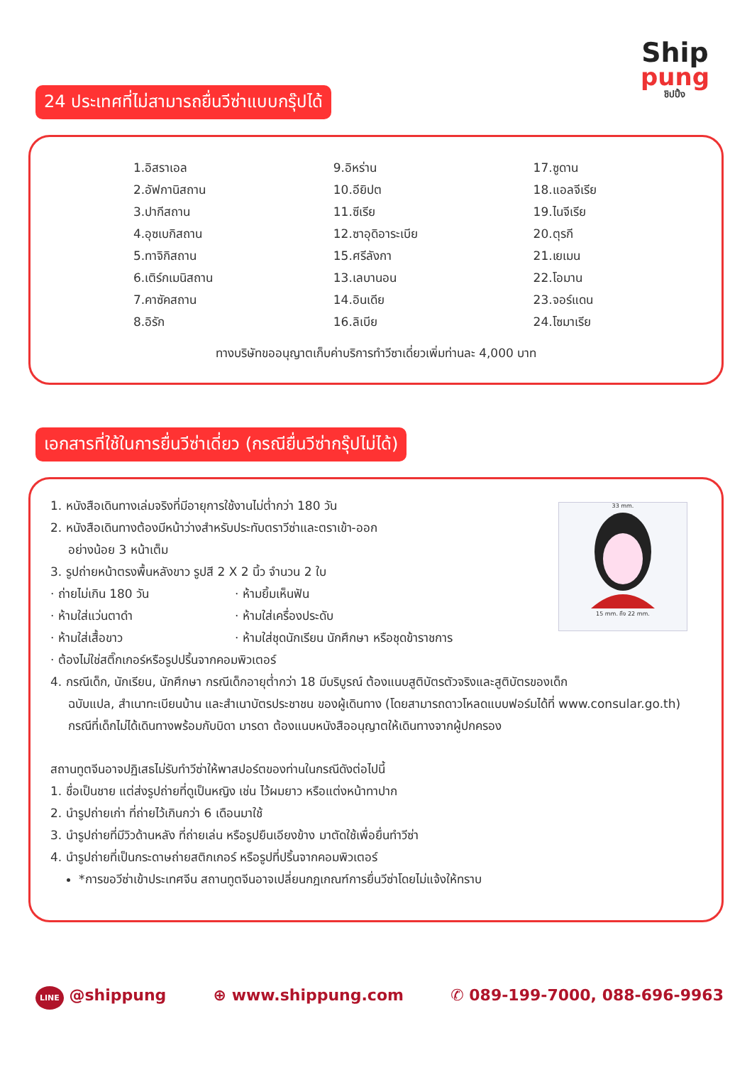Ship
pung
ชิปปิ้ง
24 ประเทศที่ไม่สามารถยื่นวีซ่าแบบกรุ๊ปได้
1.อิสราเอล
2.อัฟกานิสถาน
3.ปากีสถาน
4.อุซเบกิสถาน
5.ทาจิกิสถาน
6.เติร์กเมนิสถาน
7.คาซัคสถาน
8.อิรัก
9.อิหร่าน
10.อียิปต
11.ซีเรีย
12.ซาอุดิอาระเบีย
15.ศรีลังกา
13.เลบานอน
14.อินเดีย
16.ลิเบีย
17.ซูดาน
18.แอลจีเรีย
19.ไนจีเรีย
20.ตุรกี
21.เยเมน
22.โอมาน
23.จอร์แดน
24.โซมาเรีย
ทางบริษัทขออนุญาตเก็บค่าบริการทำวีซาเดี่ยวเพิ่มท่านละ 4,000 บาท
เอกสารที่ใช้ในการยื่นวีซ่าเดี่ยว (กรณียื่นวีซ่ากรุ๊ปไม่ได้)
1. หนังสือเดินทางเล่มจริงที่มีอายุการใช้งานไม่ต่ำกว่า 180 วัน
2. หนังสือเดินทางต้องมีหน้าว่างสำหรับประทับตราวีซ่าและตราเข้า-ออก
อย่างน้อย 3 หน้าเต็ม
3. รูปถ่ายหน้าตรงพื้นหลังขาว รูปสี 2 X 2 นิ้ว จำนวน 2 ใบ
· ถ่ายไม่เกิน 180 วัน
· ห้ามใส่แว่นตาดำ
· ห้ามใส่เสื้อขาว
· ห้ามยิ้มเห็นฟัน
· ห้ามใส่เครื่องประดับ
· ห้ามใส่ชุดนักเรียน นักศึกษา หรือชุดข้าราชการ
· ต้องไม่ใช่สติ๊กเกอร์หรือรูปปริ้นจากคอมพิวเตอร์
33 mm.
15 mm. ถึง 22 mm.
4. กรณีเด็ก, นักเรียน, นักศึกษา กรณีเด็กอายุต่ำกว่า 18 มีบริบูรณ์ ต้องแนบสูติบัตรตัวจริงและสูติบัตรของเด็ก
ฉบับแปล, สำเนาทะเบียนบ้าน และสำเนาบัตรประชาชน ของผู้เดินทาง (โดยสามารถดาวโหลดแบบฟอร์มได้ที่ www.consular.go.th) กรณีที่เด็กไม่ได้เดินทางพร้อมกับบิดา มารดา ต้องแนบหนังสืออนุญาตให้เดินทางจากผู้ปกครอง
สถานทูตจีนอาจปฏิเสธไม่รับทำวีซ่าให้พาสปอร์ตของท่านในกรณีดังต่อไปนี้
1. ชื่อเป็นชาย แต่ส่งรูปถ่ายที่ดูเป็นหญิง เช่น ไว้ผมยาว หรือแต่งหน้าทาปาก
2. นำรูปถ่ายเก่า ที่ถ่ายไว้เกินกว่า 6 เดือนมาใช้
3. นำรูปถ่ายที่มีวิวด้านหลัง ที่ถ่ายเล่น หรือรูปยืนเอียงข้าง มาตัดใช้เพื่อยื่นทำวีซ่า
4. นำรูปถ่ายที่เป็นกระดาษถ่ายสติกเกอร์ หรือรูปที่ปริ้นจากคอมพิวเตอร์
*การขอวีซ่าเข้าประเทศจีน สถานทูตจีนอาจเปลี่ยนกฎเกณฑ์การยื่นวีซ่าโดยไม่แจ้งให้ทราบ
LINE @shippung ⊕ www.shippung.com ✆ 089-199-7000, 088-696-9963